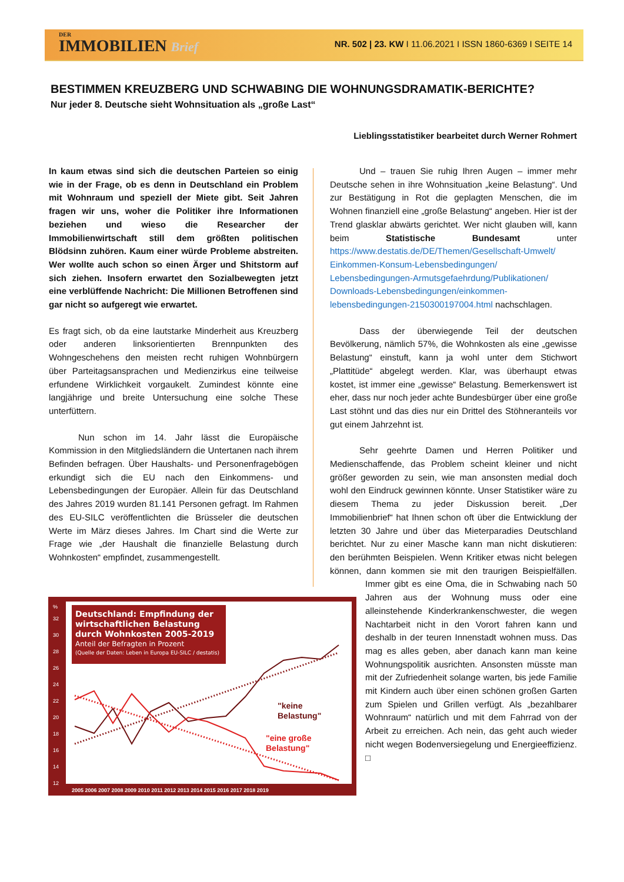DER
IMMOBILIEN Brief
NR. 502 | 23. KW I 11.06.2021 I ISSN 1860-6369 I SEITE 14
BESTIMMEN KREUZBERG UND SCHWABING DIE WOHNUNGSDRAMATIK-BERICHTE?
Nur jeder 8. Deutsche sieht Wohnsituation als „große Last“
Lieblingsstatistiker bearbeitet durch Werner Rohmert
In kaum etwas sind sich die deutschen Parteien so einig wie in der Frage, ob es denn in Deutschland ein Problem mit Wohnraum und speziell der Miete gibt. Seit Jahren fragen wir uns, woher die Politiker ihre Informationen beziehen und wieso die Researcher der Immobilienwirtschaft still dem größten politischen Blödsinn zuhören. Kaum einer würde Probleme abstreiten. Wer wollte auch schon so einen Ärger und Shitstorm auf sich ziehen. Insofern erwartet den Sozialbewegten jetzt eine verblüffende Nachricht: Die Millionen Betroffenen sind gar nicht so aufgeregt wie erwartet.
Es fragt sich, ob da eine lautstarke Minderheit aus Kreuzberg oder anderen linksorientierten Brennpunkten des Wohngeschehens den meisten recht ruhigen Wohnbürgern über Parteitagsansprachen und Medienzirkus eine teilweise erfundene Wirklichkeit vorgaukelt. Zumindest könnte eine langjährige und breite Untersuchung eine solche These unterfüttern.
Nun schon im 14. Jahr lässt die Europäische Kommission in den Mitgliedsländern die Untertanen nach ihrem Befinden befragen. Über Haushalts- und Personenfragebögen erkundigt sich die EU nach den Einkommens- und Lebensbedingungen der Europäer. Allein für das Deutschland des Jahres 2019 wurden 81.141 Personen gefragt. Im Rahmen des EU-SILC veröffentlichten die Brüsseler die deutschen Werte im März dieses Jahres. Im Chart sind die Werte zur Frage wie „der Haushalt die finanzielle Belastung durch Wohnkosten“ empfindet, zusammengestellt.
Deutschland: Empfindung der
wirtschaftlichen Belastung
durch Wohnkosten 2005-2019
Anteil der Befragten in Prozent
(Quelle der Daten: Leben in Europa EU-SILC / destatis)
"keine
Belastung"
"eine große
Belastung"
2005 2006 2007 2008 2009 2010 2011 2012 2013 2014 2015 2016 2017 2018 2019
%
32
30
28
26
24
22
20
18
16
14
12
Und – trauen Sie ruhig Ihren Augen – immer mehr Deutsche sehen in ihre Wohnsituation „keine Belastung“. Und zur Bestätigung in Rot die geplagten Menschen, die im Wohnen finanziell eine „große Belastung“ angeben. Hier ist der Trend glasklar abwärts gerichtet. Wer nicht glauben will, kann beim Statistische Bundesamt unter https://www.destatis.de/DE/Themen/Gesellschaft-Umwelt/ Einkommen-Konsum-Lebensbedingungen/ Lebensbedingungen-Armutsgefaehrdung/Publikationen/ Downloads-Lebensbedingungen/einkommen-lebensbedingungen-2150300197004.html nachschlagen.
Dass der überwiegende Teil der deutschen Bevölkerung, nämlich 57%, die Wohnkosten als eine „gewisse Belastung“ einstuft, kann ja wohl unter dem Stichwort „Plattitüde“ abgelegt werden. Klar, was überhaupt etwas kostet, ist immer eine „gewisse“ Belastung. Bemerkenswert ist eher, dass nur noch jeder achte Bundesbürger über eine große Last stöhnt und das dies nur ein Drittel des Stöhneranteils vor gut einem Jahrzehnt ist.
Sehr geehrte Damen und Herren Politiker und Medienschaffende, das Problem scheint kleiner und nicht größer geworden zu sein, wie man ansonsten medial doch wohl den Eindruck gewinnen könnte. Unser Statistiker wäre zu diesem Thema zu jeder Diskussion bereit. „Der Immobilienbrief“ hat Ihnen schon oft über die Entwicklung der letzten 30 Jahre und über das Mieterparadies Deutschland berichtet. Nur zu einer Masche kann man nicht diskutieren: den berühmten Beispielen. Wenn Kritiker etwas nicht belegen können, dann kommen sie mit den traurigen Beispielfällen. Immer gibt es eine Oma, die in Schwabing nach 50 Jahren aus der Wohnung muss oder eine alleinstehende Kinderkrankenschwester, die wegen Nachtarbeit nicht in den Vorort fahren kann und deshalb in der teuren Innenstadt wohnen muss. Das mag es alles geben, aber danach kann man keine Wohnungspolitik ausrichten. Ansonsten müsste man mit der Zufriedenheit solange warten, bis jede Familie mit Kindern auch über einen schönen großen Garten zum Spielen und Grillen verfügt. Als „bezahlbarer Wohnraum“ natürlich und mit dem Fahrrad von der Arbeit zu erreichen. Ach nein, das geht auch wieder nicht wegen Bodenversiegelung und Energieeffizienz. □